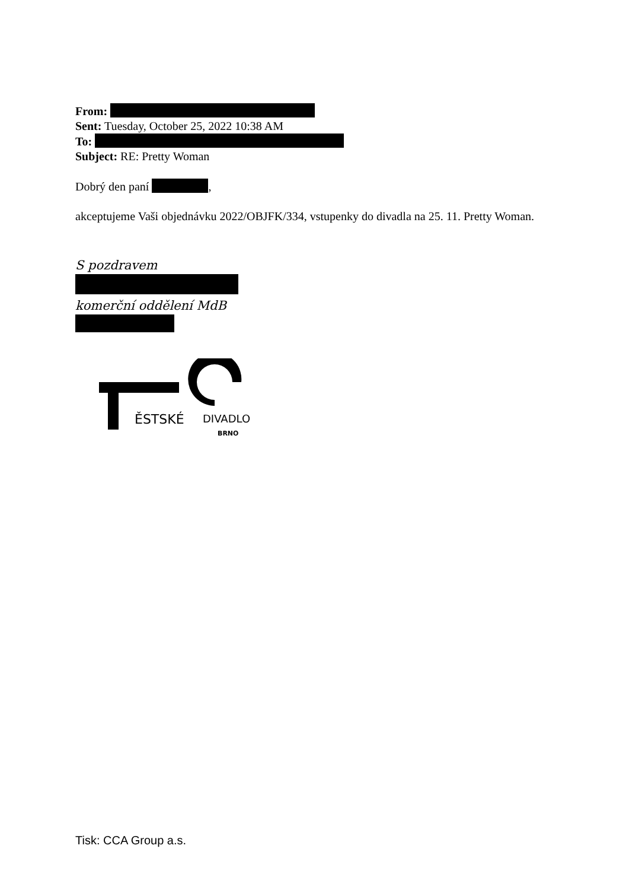From:
Sent: Tuesday, October 25, 2022 10:38 AM
To:
Subject: RE: Pretty Woman
Dobrý den paní ,
akceptujeme Vaši objednávku 2022/OBJFK/334, vstupenky do divadla na 25. 11. Pretty Woman.
S pozdravem
komerční oddělení MdB
ĚSTSKÉ
DIVADLO
BRNO
Tisk: CCA Group a.s.